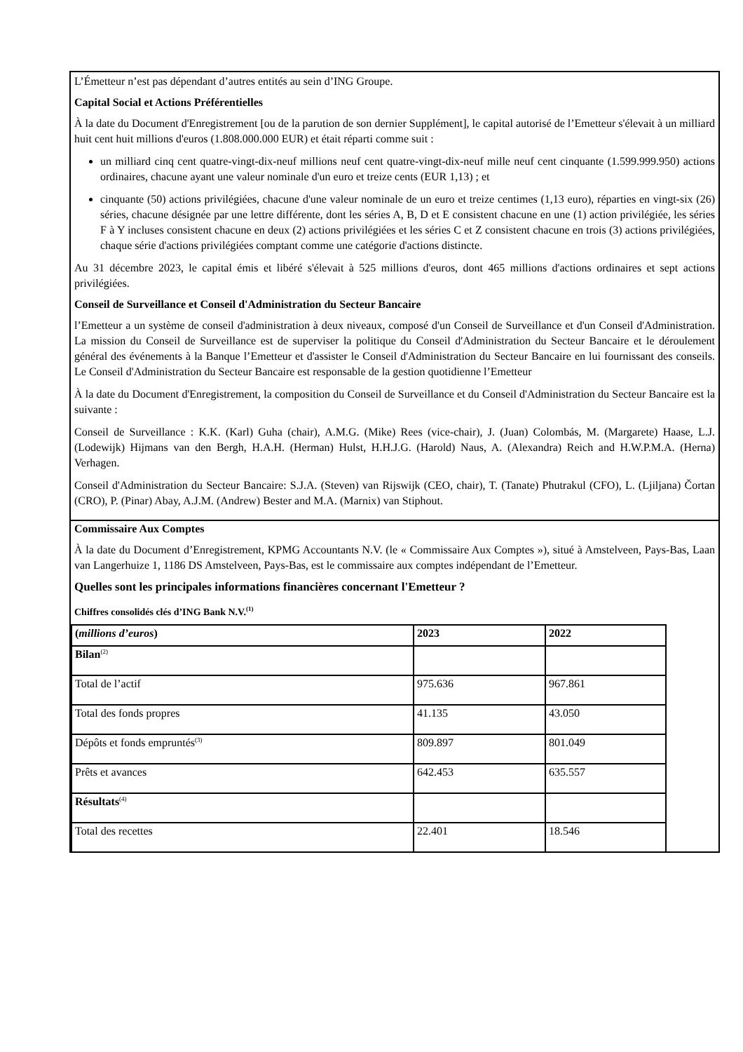L’Émetteur n’est pas dépendant d’autres entités au sein d’ING Groupe.
Capital Social et Actions Préférentielles
À la date du Document d'Enregistrement [ou de la parution de son dernier Supplément], le capital autorisé de l’Emetteur s'élevait à un milliard huit cent huit millions d'euros (1.808.000.000 EUR) et était réparti comme suit :
un milliard cinq cent quatre-vingt-dix-neuf millions neuf cent quatre-vingt-dix-neuf mille neuf cent cinquante (1.599.999.950) actions ordinaires, chacune ayant une valeur nominale d'un euro et treize cents (EUR 1,13) ; et
cinquante (50) actions privilégiées, chacune d'une valeur nominale de un euro et treize centimes (1,13 euro), réparties en vingt-six (26) séries, chacune désignée par une lettre différente, dont les séries A, B, D et E consistent chacune en une (1) action privilégiée, les séries F à Y incluses consistent chacune en deux (2) actions privilégiées et les séries C et Z consistent chacune en trois (3) actions privilégiées, chaque série d'actions privilégiées comptant comme une catégorie d'actions distincte.
Au 31 décembre 2023, le capital émis et libéré s'élevait à 525 millions d'euros, dont 465 millions d'actions ordinaires et sept actions privilégiées.
Conseil de Surveillance et Conseil d'Administration du Secteur Bancaire
l’Emetteur a un système de conseil d'administration à deux niveaux, composé d'un Conseil de Surveillance et d'un Conseil d'Administration. La mission du Conseil de Surveillance est de superviser la politique du Conseil d'Administration du Secteur Bancaire et le déroulement général des événements à la Banque l’Emetteur et d'assister le Conseil d'Administration du Secteur Bancaire en lui fournissant des conseils. Le Conseil d'Administration du Secteur Bancaire est responsable de la gestion quotidienne l’Emetteur
À la date du Document d'Enregistrement, la composition du Conseil de Surveillance et du Conseil d'Administration du Secteur Bancaire est la suivante :
Conseil de Surveillance : K.K. (Karl) Guha (chair), A.M.G. (Mike) Rees (vice-chair), J. (Juan) Colombás, M. (Margarete) Haase, L.J. (Lodewijk) Hijmans van den Bergh, H.A.H. (Herman) Hulst, H.H.J.G. (Harold) Naus, A. (Alexandra) Reich and H.W.P.M.A. (Herna) Verhagen.
Conseil d'Administration du Secteur Bancaire: S.J.A. (Steven) van Rijswijk (CEO, chair), T. (Tanate) Phutrakul (CFO), L. (Ljiljana) Čortan (CRO), P. (Pinar) Abay, A.J.M. (Andrew) Bester and M.A. (Marnix) van Stiphout.
Commissaire Aux Comptes
À la date du Document d’Enregistrement, KPMG Accountants N.V. (le « Commissaire Aux Comptes »), situé à Amstelveen, Pays-Bas, Laan van Langerhuize 1, 1186 DS Amstelveen, Pays-Bas, est le commissaire aux comptes indépendant de l’Emetteur.
Quelles sont les principales informations financières concernant l'Emetteur ?
Chiffres consolidés clés d’ING Bank N.V.<sup>(1)</sup>
| ( millions d’euros ) | 2023 | 2022 |
| --- | --- | --- |
| Bilan<sup>(2)</sup> | | |
| Total de l’actif | 975.636 | 967.861 |
| Total des fonds propres | 41.135 | 43.050 |
| Dépôts et fonds empruntés<sup>(3)</sup> | 809.897 | 801.049 |
| Prêts et avances | 642.453 | 635.557 |
| Résultats<sup>(4)</sup> | | |
| Total des recettes | 22.401 | 18.546 |